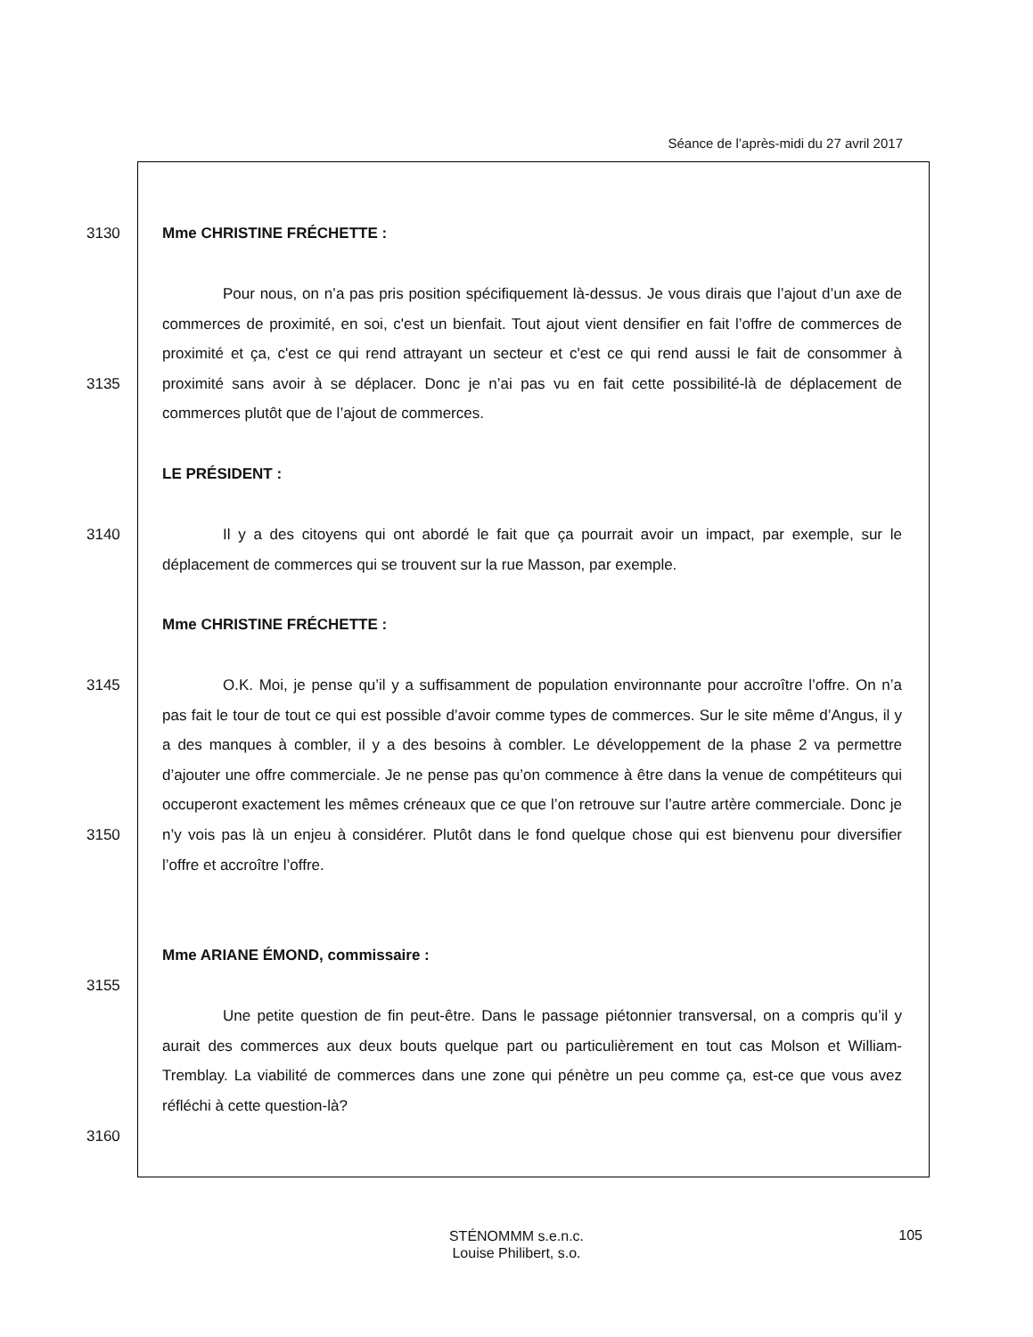Séance de l’après-midi du 27 avril 2017
3130 Mme CHRISTINE FRÉCHETTE :
Pour nous, on n’a pas pris position spécifiquement là-dessus. Je vous dirais que l’ajout d’un axe de commerces de proximité, en soi, c'est un bienfait. Tout ajout vient densifier en fait l’offre de commerces de proximité et ça, c'est ce qui rend attrayant un secteur et c'est ce qui rend aussi le fait de consommer à proximité sans avoir à se déplacer. Donc je n’ai pas vu en fait cette possibilité-là de déplacement de commerces plutôt que de l’ajout de commerces.
3135
LE PRÉSIDENT :
3140
Il y a des citoyens qui ont abordé le fait que ça pourrait avoir un impact, par exemple, sur le déplacement de commerces qui se trouvent sur la rue Masson, par exemple.
Mme CHRISTINE FRÉCHETTE :
3145
O.K. Moi, je pense qu’il y a suffisamment de population environnante pour accroître l’offre. On n’a pas fait le tour de tout ce qui est possible d’avoir comme types de commerces. Sur le site même d’Angus, il y a des manques à combler, il y a des besoins à combler. Le développement de la phase 2 va permettre d’ajouter une offre commerciale. Je ne pense pas qu’on commence à être dans la venue de compétiteurs qui occuperont exactement les mêmes créneaux que ce que l’on retrouve sur l’autre artère commerciale. Donc je n’y vois pas là un enjeu à considérer. Plutôt dans le fond quelque chose qui est bienvenu pour diversifier l’offre et accroître l’offre.
3150
Mme ARIANE ÉMOND, commissaire :
3155
Une petite question de fin peut-être. Dans le passage piétonnier transversal, on a compris qu’il y aurait des commerces aux deux bouts quelque part ou particulièrement en tout cas Molson et William-Tremblay. La viabilité de commerces dans une zone qui pénètre un peu comme ça, est-ce que vous avez réfléchi à cette question-là?
3160
STÉNOMMM s.e.n.c.
Louise Philibert, s.o.
105